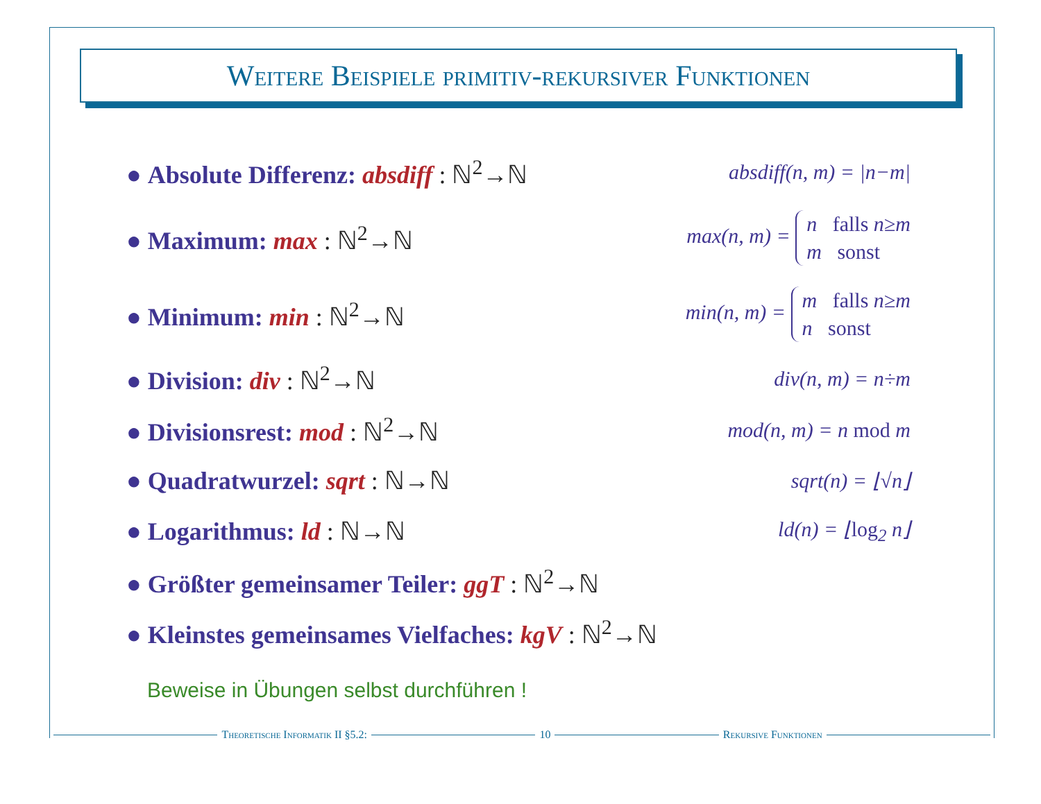Weitere Beispiele primitiv-rekursiver Funktionen
● Absolute Differenz: absdiff : ℕ<sup>2</sup>→ℕ
absdiff(n, m) = |n−m|
● Maximum: max : ℕ<sup>2</sup>→ℕ
max(n, m) = n falls n≥m
m sonst
● Minimum: min : ℕ<sup>2</sup>→ℕ
min(n, m) = m falls n≥m
n sonst
● Division: div : ℕ<sup>2</sup>→ℕ
div(n, m) = n÷m
● Divisionsrest: mod : ℕ<sup>2</sup>→ℕ
mod(n, m) = n mod m
● Quadratwurzel: sqrt : ℕ→ℕ
sqrt(n) = ⌊√n⌋
● Logarithmus: ld : ℕ→ℕ
ld(n) = ⌊log<sub>2</sub> n⌋
● Größter gemeinsamer Teiler: ggT : ℕ<sup>2</sup>→ℕ
● Kleinstes gemeinsames Vielfaches: kgV : ℕ<sup>2</sup>→ℕ
Beweise in Übungen selbst durchführen !
Theoretische Informatik II §5.2: 10 Rekursive Funktionen